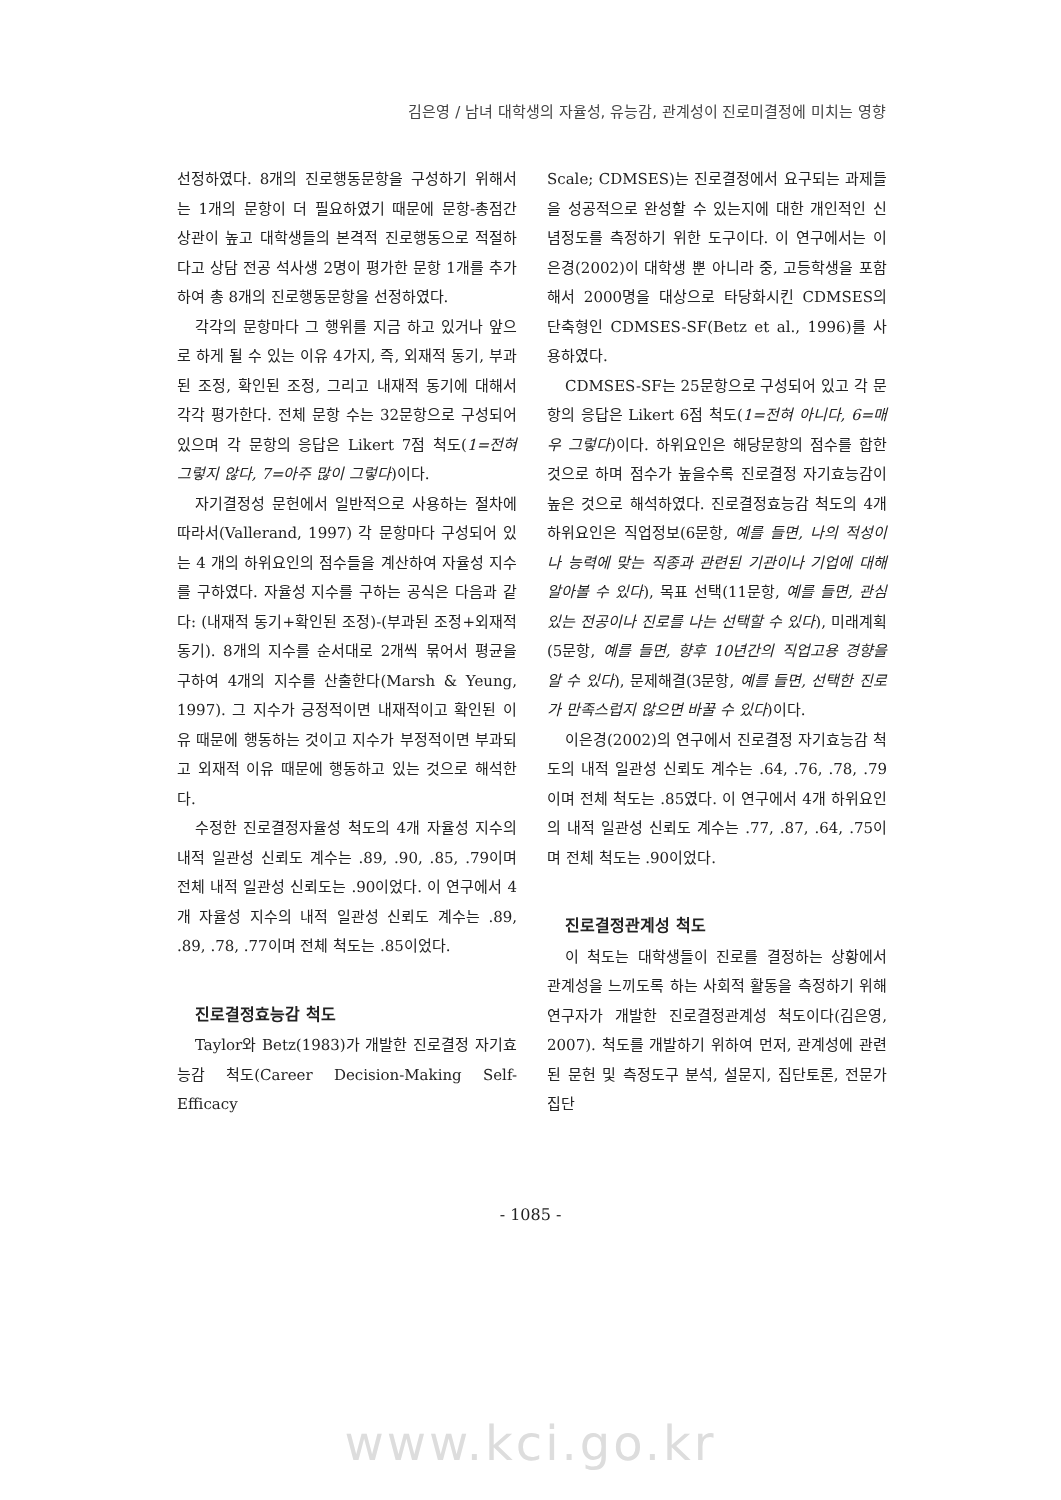김은영 / 남녀 대학생의 자율성, 유능감, 관계성이 진로미결정에 미치는 영향
선정하였다. 8개의 진로행동문항을 구성하기 위해서는 1개의 문항이 더 필요하였기 때문에 문항-총점간 상관이 높고 대학생들의 본격적 진로행동으로 적절하다고 상담 전공 석사생 2명이 평가한 문항 1개를 추가하여 총 8개의 진로행동문항을 선정하였다.
각각의 문항마다 그 행위를 지금 하고 있거나 앞으로 하게 될 수 있는 이유 4가지, 즉, 외재적 동기, 부과된 조정, 확인된 조정, 그리고 내재적 동기에 대해서 각각 평가한다. 전체 문항 수는 32문항으로 구성되어 있으며 각 문항의 응답은 Likert 7점 척도(1=전혀 그렇지 않다, 7=아주 많이 그렇다)이다.
자기결정성 문헌에서 일반적으로 사용하는 절차에 따라서(Vallerand, 1997) 각 문항마다 구성되어 있는 4 개의 하위요인의 점수들을 계산하여 자율성 지수를 구하였다. 자율성 지수를 구하는 공식은 다음과 같다: (내재적 동기+확인된 조정)-(부과된 조정+외재적 동기). 8개의 지수를 순서대로 2개씩 묶어서 평균을 구하여 4개의 지수를 산출한다(Marsh & Yeung, 1997). 그 지수가 긍정적이면 내재적이고 확인된 이유 때문에 행동하는 것이고 지수가 부정적이면 부과되고 외재적 이유 때문에 행동하고 있는 것으로 해석한다.
수정한 진로결정자율성 척도의 4개 자율성 지수의 내적 일관성 신뢰도 계수는 .89, .90, .85, .79이며 전체 내적 일관성 신뢰도는 .90이었다. 이 연구에서 4개 자율성 지수의 내적 일관성 신뢰도 계수는 .89, .89, .78, .77이며 전체 척도는 .85이었다.
진로결정효능감 척도
Taylor와 Betz(1983)가 개발한 진로결정 자기효능감 척도(Career Decision-Making Self-Efficacy
Scale; CDMSES)는 진로결정에서 요구되는 과제들을 성공적으로 완성할 수 있는지에 대한 개인적인 신념정도를 측정하기 위한 도구이다. 이 연구에서는 이은경(2002)이 대학생 뿐 아니라 중, 고등학생을 포함해서 2000명을 대상으로 타당화시킨 CDMSES의 단축형인 CDMSES-SF(Betz et al., 1996)를 사용하였다.
CDMSES-SF는 25문항으로 구성되어 있고 각 문항의 응답은 Likert 6점 척도(1=전혀 아니다, 6=매우 그렇다)이다. 하위요인은 해당문항의 점수를 합한 것으로 하며 점수가 높을수록 진로결정 자기효능감이 높은 것으로 해석하였다. 진로결정효능감 척도의 4개 하위요인은 직업정보(6문항, 예를 들면, 나의 적성이나 능력에 맞는 직종과 관련된 기관이나 기업에 대해 알아볼 수 있다), 목표 선택(11문항, 예를 들면, 관심 있는 전공이나 진로를 나는 선택할 수 있다), 미래계획(5문항, 예를 들면, 향후 10년간의 직업고용 경향을 알 수 있다), 문제해결(3문항, 예를 들면, 선택한 진로가 만족스럽지 않으면 바꿀 수 있다)이다.
이은경(2002)의 연구에서 진로결정 자기효능감 척도의 내적 일관성 신뢰도 계수는 .64, .76, .78, .79이며 전체 척도는 .85였다. 이 연구에서 4개 하위요인의 내적 일관성 신뢰도 계수는 .77, .87, .64, .75이며 전체 척도는 .90이었다.
진로결정관계성 척도
이 척도는 대학생들이 진로를 결정하는 상황에서 관계성을 느끼도록 하는 사회적 활동을 측정하기 위해 연구자가 개발한 진로결정관계성 척도이다(김은영, 2007). 척도를 개발하기 위하여 먼저, 관계성에 관련된 문헌 및 측정도구 분석, 설문지, 집단토론, 전문가 집단
- 1085 -
www.kci.go.kr